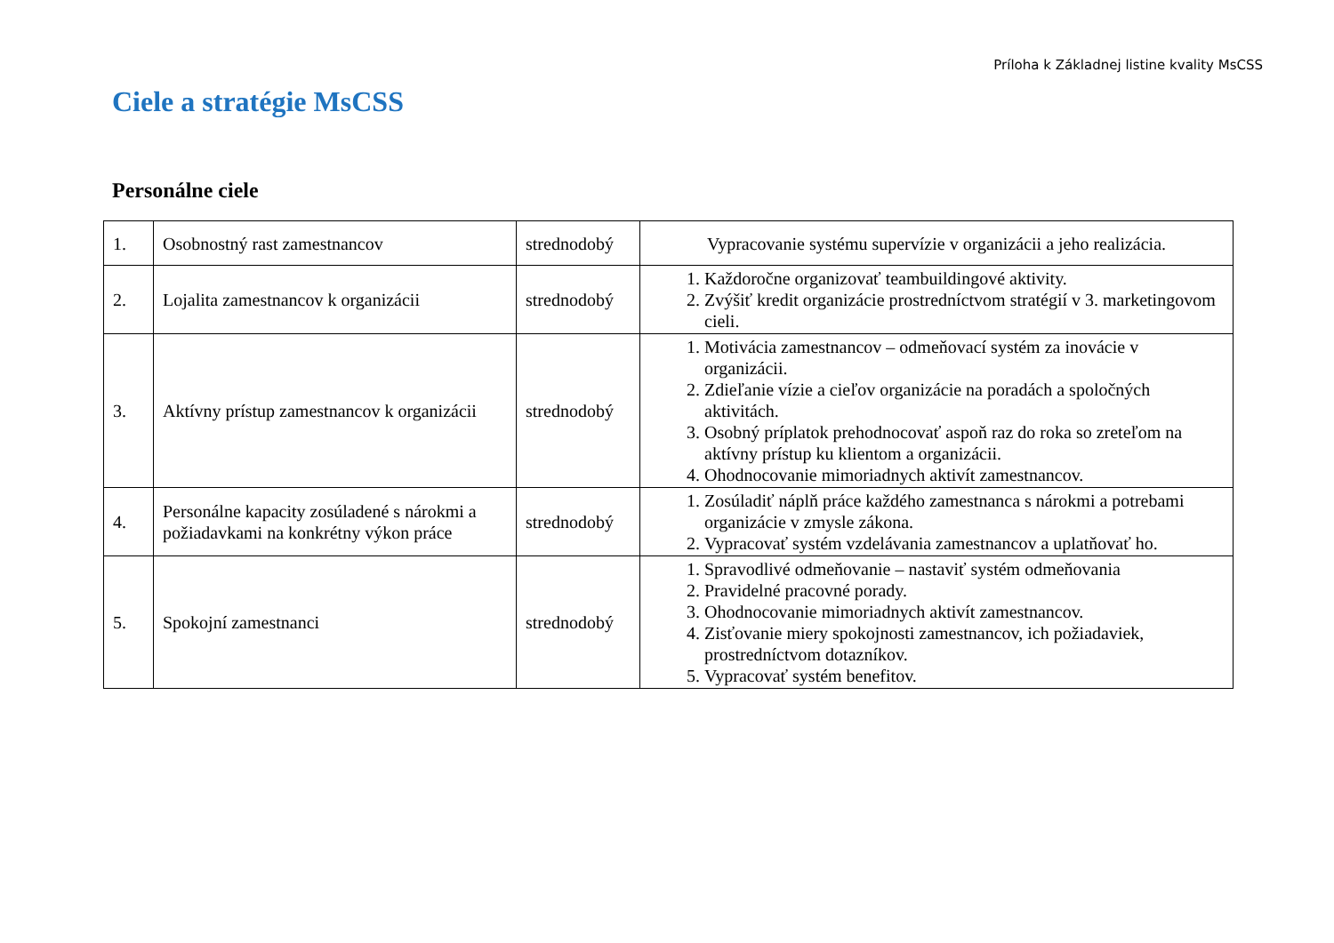Príloha k Základnej listine kvality MsCSS
Ciele a stratégie MsCSS
Personálne ciele
| 1. | Osobnostný rast zamestnancov | strednodobý | Vypracovanie systému supervízie v organizácii a jeho realizácia. |
| 2. | Lojalita zamestnancov k organizácii | strednodobý | 1. Každoročne organizovať teambuildingové aktivity. 2. Zvýšiť kredit organizácie prostredníctvom stratégií v 3. marketingovom cieli. |
| 3. | Aktívny prístup zamestnancov k organizácii | strednodobý | 1. Motivácia zamestnancov – odmeňovací systém za inovácie v organizácii. 2. Zdieľanie vízie a cieľov organizácie na poradách a spoločných aktivitách. 3. Osobný príplatok prehodnocovať aspoň raz do roka so zreteľom na aktívny prístup ku klientom a organizácii. 4. Ohodnocovanie mimoriadnych aktivít zamestnancov. |
| 4. | Personálne kapacity zosúladené s nárokmi a požiadavkami na konkrétny výkon práce | strednodobý | 1. Zosúladiť náplň práce každého zamestnanca s nárokmi a potrebami organizácie v zmysle zákona. 2. Vypracovať systém vzdelávania zamestnancov a uplatňovať ho. |
| 5. | Spokojní zamestnanci | strednodobý | 1. Spravodlivé odmeňovanie – nastaviť systém odmeňovania 2. Pravidelné pracovné porady. 3. Ohodnocovanie mimoriadnych aktivít zamestnancov. 4. Zisťovanie miery spokojnosti zamestnancov, ich požiadaviek, prostredníctvom dotazníkov. 5. Vypracovať systém benefitov. |